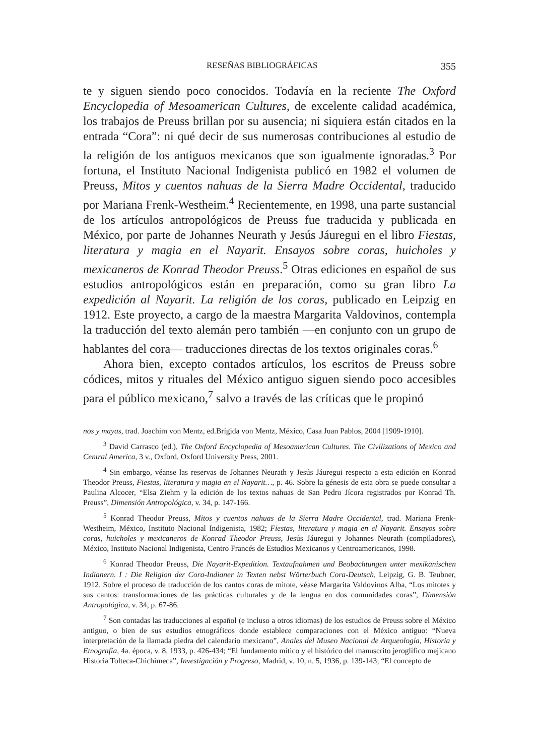RESEÑAS BIBLIOGRÁFICAS 355
te y siguen siendo poco conocidos. Todavía en la reciente The Oxford Encyclopedia of Mesoamerican Cultures, de excelente calidad académica, los trabajos de Preuss brillan por su ausencia; ni siquiera están citados en la entrada “Cora”: ni qué decir de sus numerosas contribuciones al estudio de la religión de los antiguos mexicanos que son igualmente ignoradas.<sup>3</sup> Por fortuna, el Instituto Nacional Indigenista publicó en 1982 el volumen de Preuss, Mitos y cuentos nahuas de la Sierra Madre Occidental, traducido por Mariana Frenk-Westheim.<sup>4</sup> Recientemente, en 1998, una parte sustancial de los artículos antropológicos de Preuss fue traducida y publicada en México, por parte de Johannes Neurath y Jesús Jáuregui en el libro Fiestas, literatura y magia en el Nayarit. Ensayos sobre coras, huicholes y mexicaneros de Konrad Theodor Preuss.<sup>5</sup> Otras ediciones en español de sus estudios antropológicos están en preparación, como su gran libro La expedición al Nayarit. La religión de los coras, publicado en Leipzig en 1912. Este proyecto, a cargo de la maestra Margarita Valdovinos, contempla la traducción del texto alemán pero también —en conjunto con un grupo de hablantes del cora— traducciones directas de los textos originales coras.<sup>6</sup>
Ahora bien, excepto contados artículos, los escritos de Preuss sobre códices, mitos y rituales del México antiguo siguen siendo poco accesibles para el público mexicano,<sup>7</sup> salvo a través de las críticas que le propinó
nos y mayas, trad. Joachim von Mentz, ed.Brígida von Mentz, México, Casa Juan Pablos, 2004 [1909-1910].
<sup>3</sup> David Carrasco (ed.), The Oxford Encyclopedia of Mesoamerican Cultures. The Civilizations of Mexico and Central America, 3 v., Oxford, Oxford University Press, 2001.
<sup>4</sup> Sin embargo, véanse las reservas de Johannes Neurath y Jesús Jáuregui respecto a esta edición en Konrad Theodor Preuss, Fiestas, literatura y magia en el Nayarit…, p. 46. Sobre la génesis de esta obra se puede consultar a Paulina Alcocer, “Elsa Ziehm y la edición de los textos nahuas de San Pedro Jícora registrados por Konrad Th. Preuss”, Dimensión Antropológica, v. 34, p. 147-166.
<sup>5</sup> Konrad Theodor Preuss, Mitos y cuentos nahuas de la Sierra Madre Occidental, trad. Mariana Frenk-Westheim, México, Instituto Nacional Indigenista, 1982; Fiestas, literatura y magia en el Nayarit. Ensayos sobre coras, huicholes y mexicaneros de Konrad Theodor Preuss, Jesús Jáuregui y Johannes Neurath (compiladores), México, Instituto Nacional Indigenista, Centro Francés de Estudios Mexicanos y Centroamericanos, 1998.
<sup>6</sup> Konrad Theodor Preuss, Die Nayarit-Expedition. Textaufnahmen und Beobachtungen unter mexikanischen Indianern. I : Die Religion der Cora-Indianer in Texten nebst Wörterbuch Cora-Deutsch, Leipzig, G. B. Teubner, 1912. Sobre el proceso de traducción de los cantos coras de mitote, véase Margarita Valdovinos Alba, “Los mitotes y sus cantos: transformaciones de las prácticas culturales y de la lengua en dos comunidades coras”, Dimensión Antropológica, v. 34, p. 67-86.
<sup>7</sup> Son contadas las traducciones al español (e incluso a otros idiomas) de los estudios de Preuss sobre el México antiguo, o bien de sus estudios etnográficos donde establece comparaciones con el México antiguo: “Nueva interpretación de la llamada piedra del calendario mexicano”, Anales del Museo Nacional de Arqueología, Historia y Etnografía, 4a. época, v. 8, 1933, p. 426-434; “El fundamento mítico y el histórico del manuscrito jeroglífico mejicano Historia Tolteca-Chichimeca”, Investigación y Progreso, Madrid, v. 10, n. 5, 1936, p. 139-143; “El concepto de